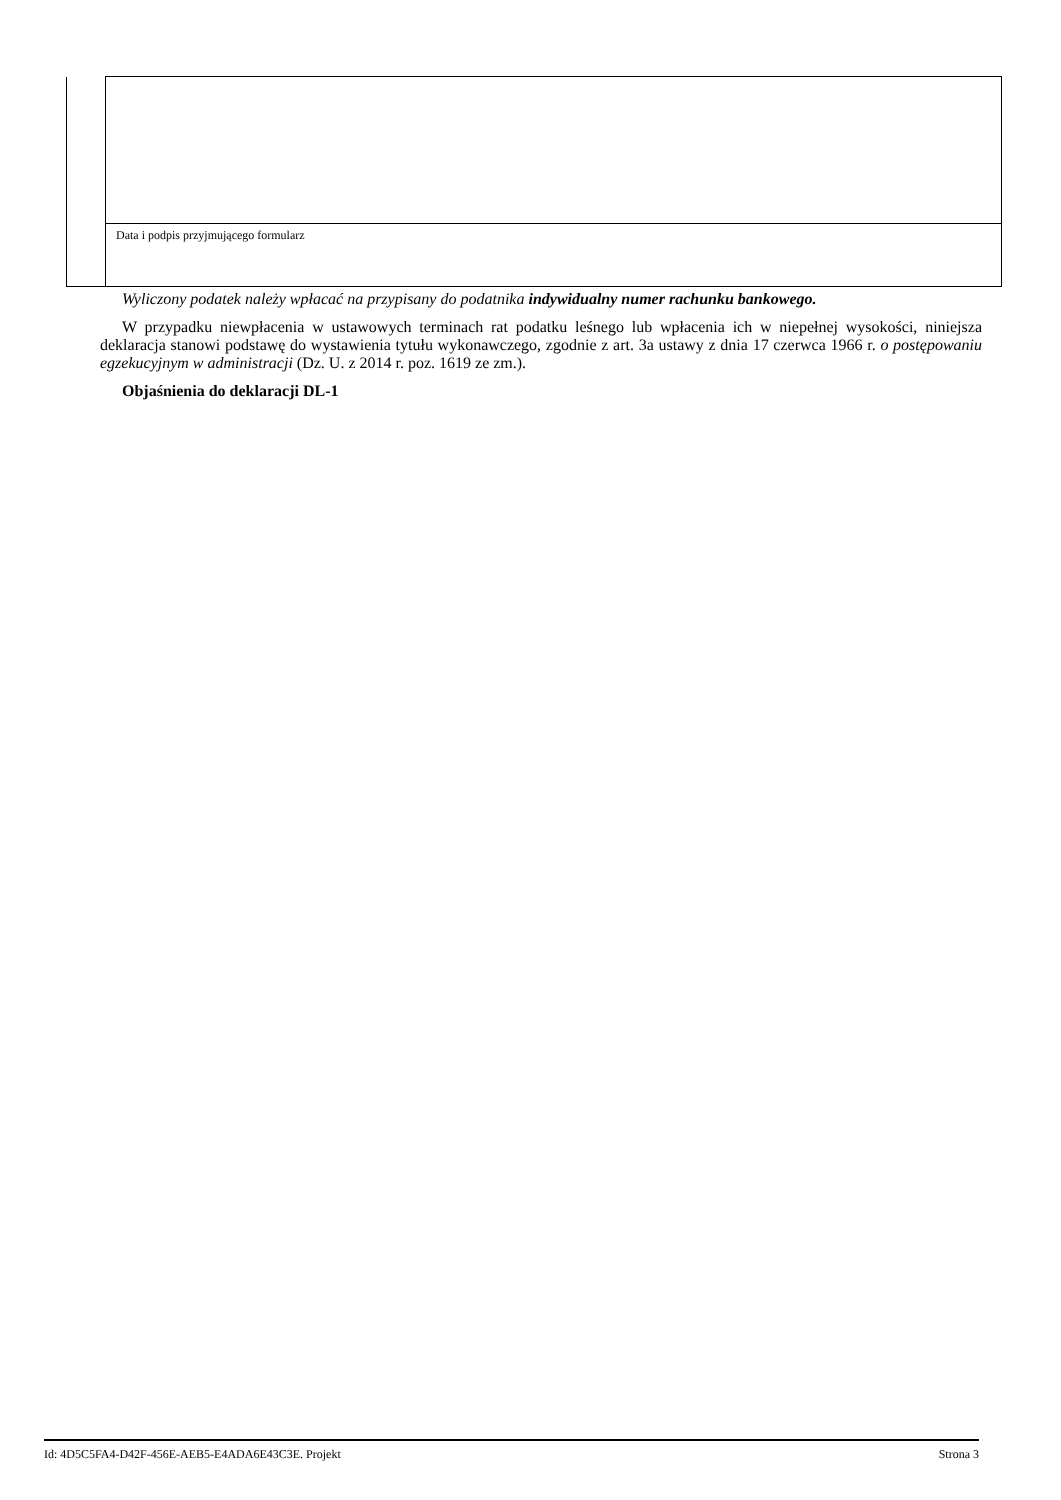| | Data i podpis przyjmującego formularz |
Wyliczony podatek należy wpłacać na przypisany do podatnika indywidualny numer rachunku bankowego.
W przypadku niewpłacenia w ustawowych terminach rat podatku leśnego lub wpłacenia ich w niepełnej wysokości, niniejsza deklaracja stanowi podstawę do wystawienia tytułu wykonawczego, zgodnie z art. 3a ustawy z dnia 17 czerwca 1966 r. o postępowaniu egzekucyjnym w administracji (Dz. U. z 2014 r. poz. 1619 ze zm.).
Objaśnienia do deklaracji DL-1
Id: 4D5C5FA4-D42F-456E-AEB5-E4ADA6E43C3E. Projekt Strona 3